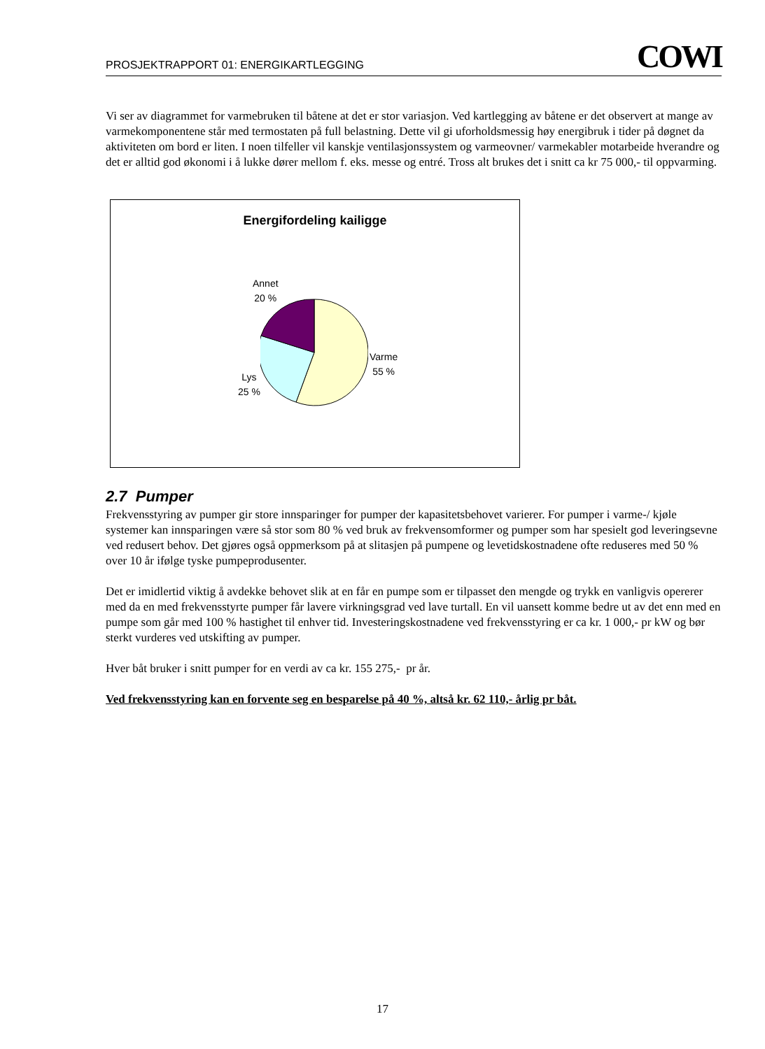PROSJEKTRAPPORT 01: ENERGIKARTLEGGING COWI
Vi ser av diagrammet for varmebruken til båtene at det er stor variasjon. Ved kartlegging av båtene er det observert at mange av varmekomponentene står med termostaten på full belastning. Dette vil gi uforholdsmessig høy energibruk i tider på døgnet da aktiviteten om bord er liten. I noen tilfeller vil kanskje ventilasjonssystem og varmeovner/ varmekabler motarbeide hverandre og det er alltid god økonomi i å lukke dører mellom f. eks. messe og entré. Tross alt brukes det i snitt ca kr 75 000,- til oppvarming.
Energifordeling kailigge
Annet
20 %
Varme
55 %
Lys
25 %
2.7 Pumper
Frekvensstyring av pumper gir store innsparinger for pumper der kapasitetsbehovet varierer. For pumper i varme-/ kjøle systemer kan innsparingen være så stor som 80 % ved bruk av frekvensomformer og pumper som har spesielt god leveringsevne ved redusert behov. Det gjøres også oppmerksom på at slitasjen på pumpene og levetidskostnadene ofte reduseres med 50 % over 10 år ifølge tyske pumpeprodusenter.
Det er imidlertid viktig å avdekke behovet slik at en får en pumpe som er tilpasset den mengde og trykk en vanligvis opererer med da en med frekvensstyrte pumper får lavere virkningsgrad ved lave turtall. En vil uansett komme bedre ut av det enn med en pumpe som går med 100 % hastighet til enhver tid. Investeringskostnadene ved frekvensstyring er ca kr. 1 000,- pr kW og bør sterkt vurderes ved utskifting av pumper.
Hver båt bruker i snitt pumper for en verdi av ca kr. 155 275,- pr år.
Ved frekvensstyring kan en forvente seg en besparelse på 40 %, altså kr. 62 110,- årlig pr båt.
17